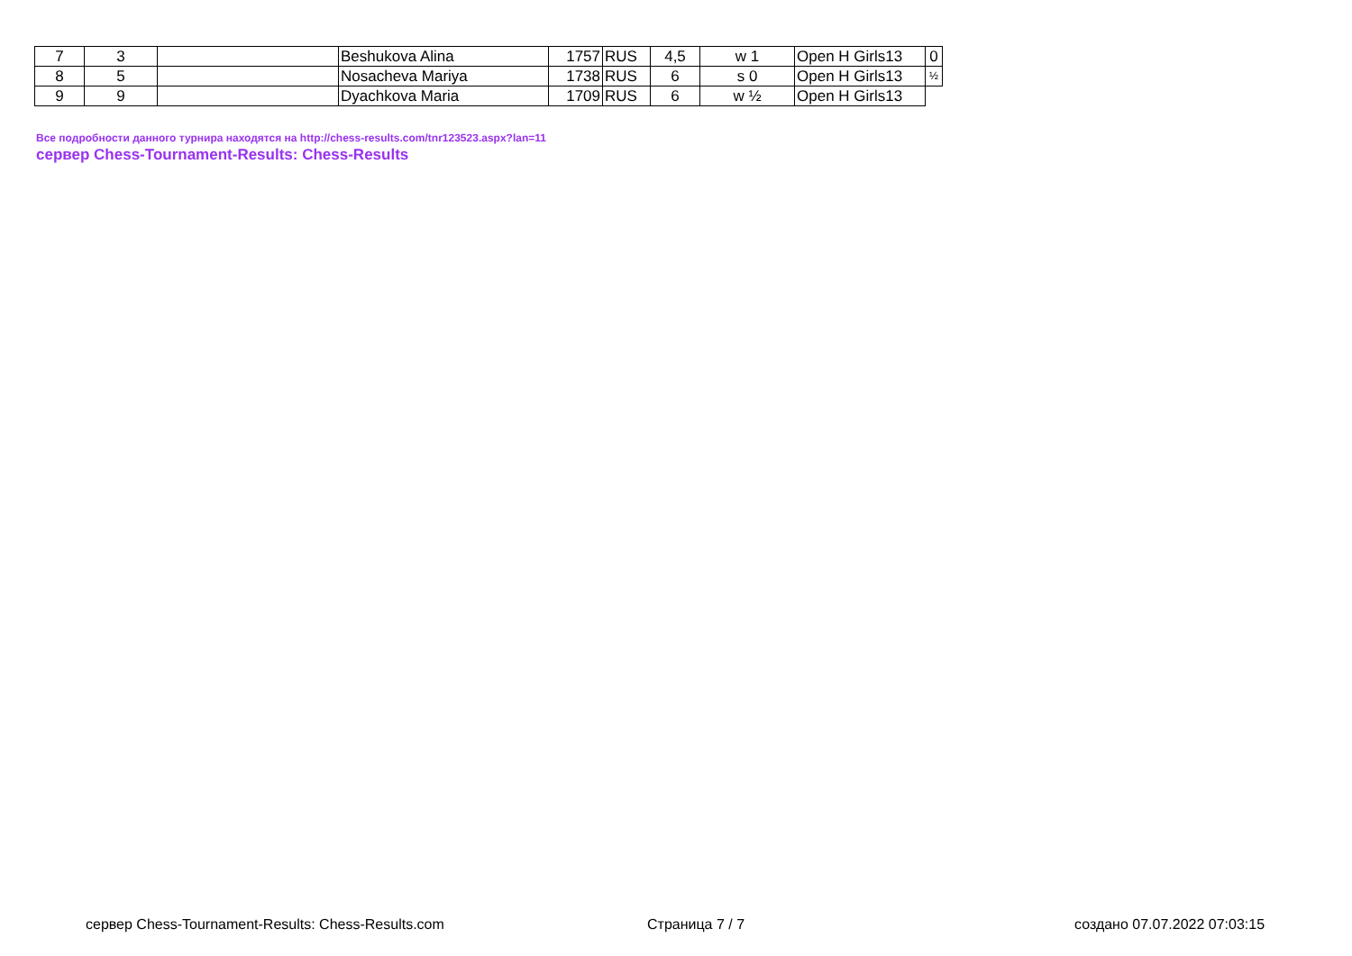| 7 | 3 | | Beshukova Alina | 1757 | RUS | 4,5 | w 1 | Open H Girls13 | 0 |
| 8 | 5 | | Nosacheva Mariya | 1738 | RUS | 6 | s 0 | Open H Girls13 | ½ |
| 9 | 9 | | Dyachkova Maria | 1709 | RUS | 6 | w ½ | Open H Girls13 | |
Все подробности данного турнира находятся на http://chess-results.com/tnr123523.aspx?lan=11
сервер Chess-Tournament-Results: Chess-Results
сервер Chess-Tournament-Results: Chess-Results.com Страница 7 / 7 создано 07.07.2022 07:03:15